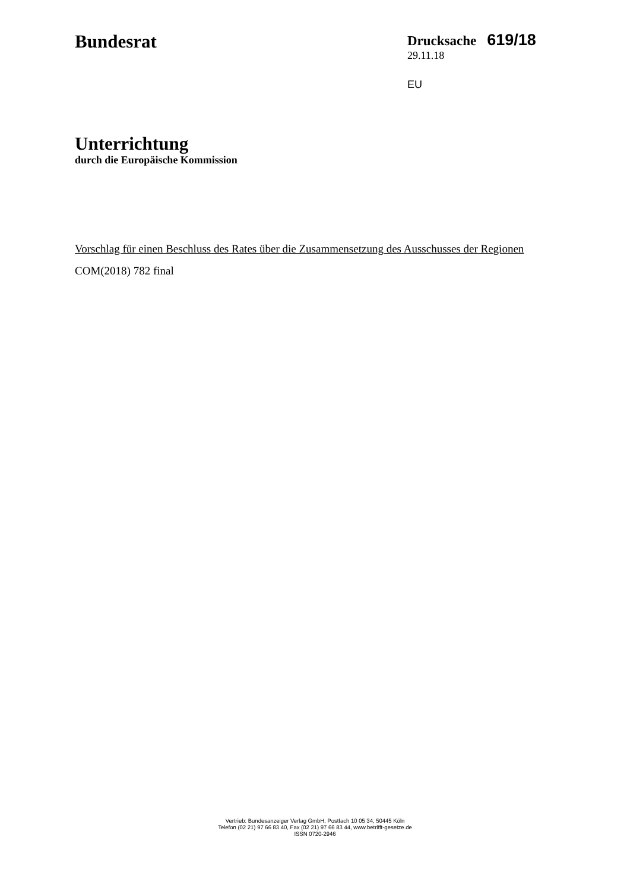Bundesrat
Drucksache 619/18
29.11.18
EU
Unterrichtung
durch die Europäische Kommission
Vorschlag für einen Beschluss des Rates über die Zusammensetzung des Ausschusses der Regionen
COM(2018) 782 final
Vertrieb: Bundesanzeiger Verlag GmbH, Postfach 10 05 34, 50445 Köln
Telefon (02 21) 97 66 83 40, Fax (02 21) 97 66 83 44, www.betrifft-gesetze.de
ISSN 0720-2946